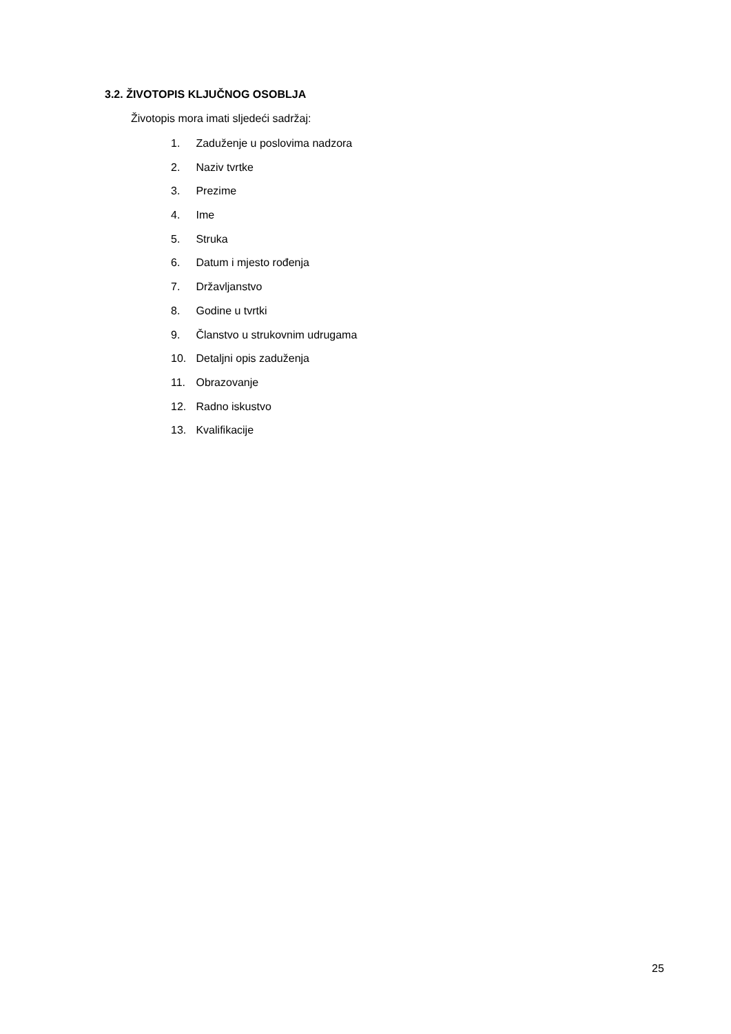3.2. ŽIVOTOPIS KLJUČNOG OSOBLJA
Životopis mora imati sljedeći sadržaj:
1. Zaduženje u poslovima nadzora
2. Naziv tvrtke
3. Prezime
4. Ime
5. Struka
6. Datum i mjesto rođenja
7. Državljanstvo
8. Godine u tvrtki
9. Članstvo u strukovnim udrugama
10. Detaljni opis zaduženja
11. Obrazovanje
12. Radno iskustvo
13. Kvalifikacije
25